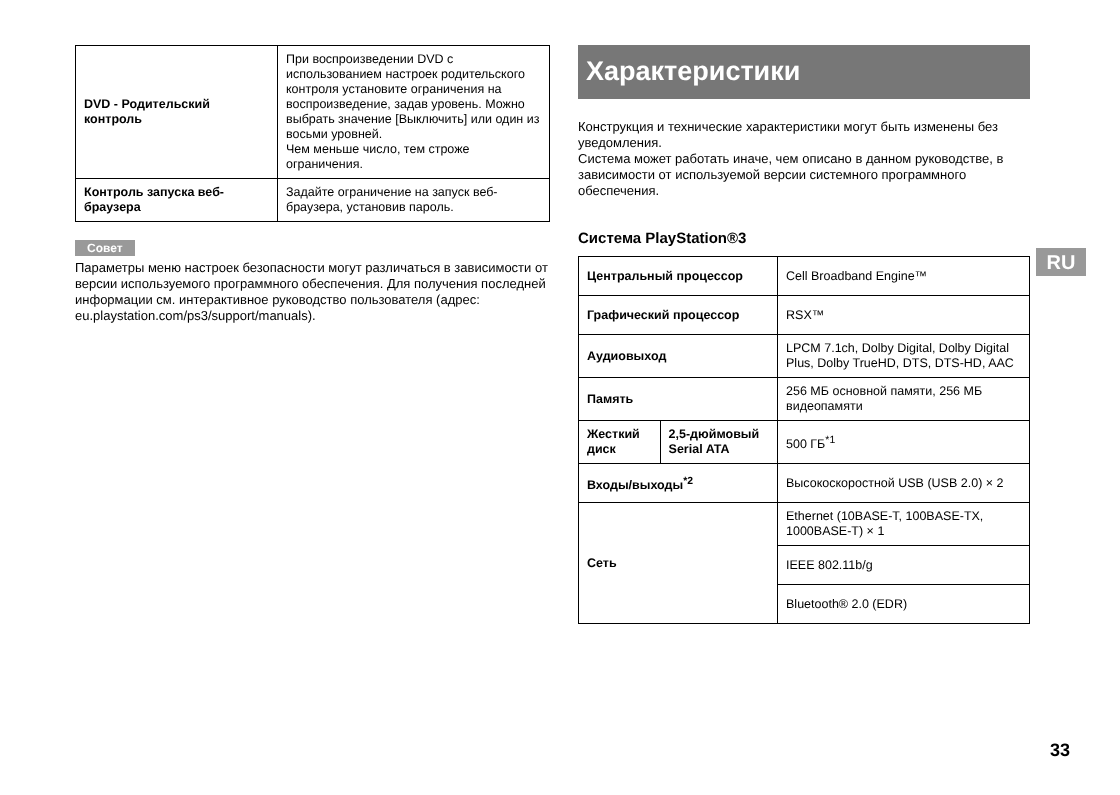| DVD - Родительский контроль | При воспроизведении DVD с использованием настроек родительского контроля установите ограничения на воспроизведение, задав уровень. Можно выбрать значение [Выключить] или один из восьми уровней. Чем меньше число, тем строже ограничения. |
| Контроль запуска веб-браузера | Задайте ограничение на запуск веб-браузера, установив пароль. |
Совет
Параметры меню настроек безопасности могут различаться в зависимости от версии используемого программного обеспечения. Для получения последней информации см. интерактивное руководство пользователя (адрес: eu.playstation.com/ps3/support/manuals).
Характеристики
Конструкция и технические характеристики могут быть изменены без уведомления.
Система может работать иначе, чем описано в данном руководстве, в зависимости от используемой версии системного программного обеспечения.
Система PlayStation®3
| Центральный процессор | | Cell Broadband Engine™ |
| Графический процессор | | RSX™ |
| Аудиовыход | | LPCM 7.1ch, Dolby Digital, Dolby Digital Plus, Dolby TrueHD, DTS, DTS-HD, AAC |
| Память | | 256 МБ основной памяти, 256 МБ видеопамяти |
| Жесткий диск | 2,5-дюймовый Serial ATA | 500 ГБ<sup>*1</sup> |
| Входы/выходы<sup>*2</sup> | | Высокоскоростной USB (USB 2.0) × 2 |
| Сеть | | Ethernet (10BASE-T, 100BASE-TX, 1000BASE-T) × 1 |
| | | IEEE 802.11b/g |
| | | Bluetooth® 2.0 (EDR) |
RU
33